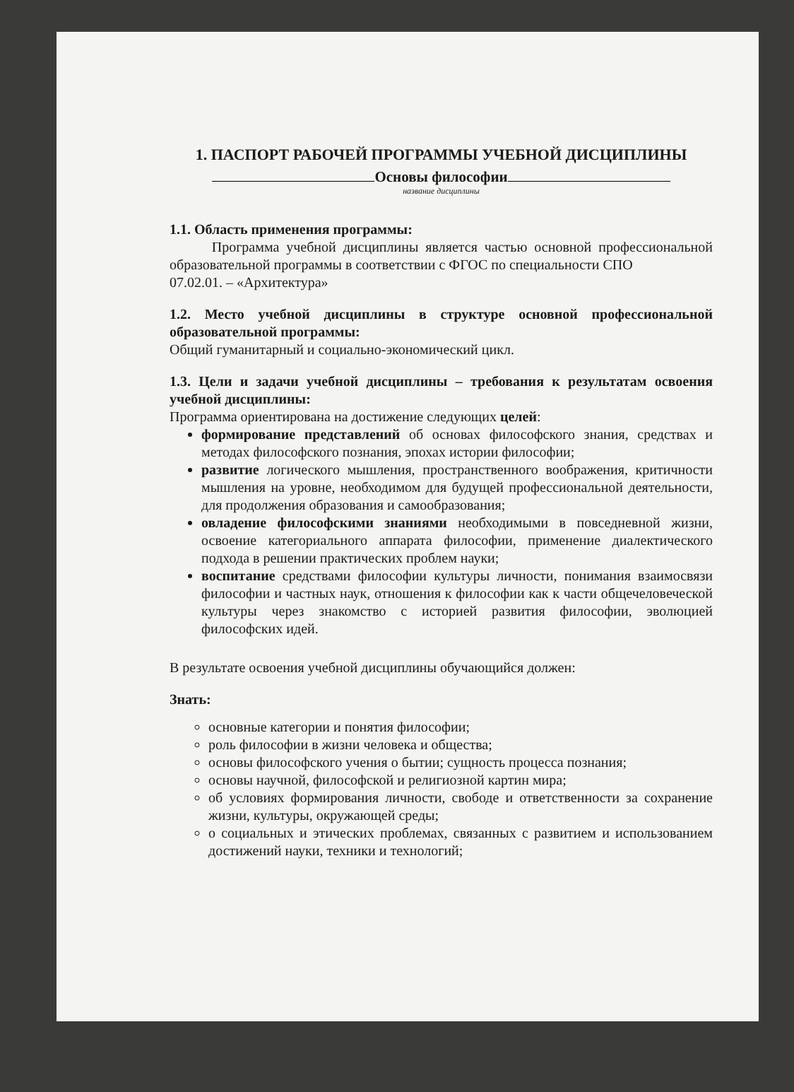1. ПАСПОРТ РАБОЧЕЙ ПРОГРАММЫ УЧЕБНОЙ ДИСЦИПЛИНЫ
Основы философии
название дисциплины
1.1. Область применения программы:
Программа учебной дисциплины является частью основной профессиональной образовательной программы в соответствии с ФГОС по специальности СПО
07.02.01. – «Архитектура»
1.2. Место учебной дисциплины в структуре основной профессиональной образовательной программы:
Общий гуманитарный и социально-экономический цикл.
1.3. Цели и задачи учебной дисциплины – требования к результатам освоения учебной дисциплины:
Программа ориентирована на достижение следующих целей:
формирование представлений об основах философского знания, средствах и методах философского познания, эпохах истории философии;
развитие логического мышления, пространственного воображения, критичности мышления на уровне, необходимом для будущей профессиональной деятельности, для продолжения образования и самообразования;
овладение философскими знаниями необходимыми в повседневной жизни, освоение категориального аппарата философии, применение диалектического подхода в решении практических проблем науки;
воспитание средствами философии культуры личности, понимания взаимосвязи философии и частных наук, отношения к философии как к части общечеловеческой культуры через знакомство с историей развития философии, эволюцией философских идей.
В результате освоения учебной дисциплины обучающийся должен:
Знать:
основные категории и понятия философии;
роль философии в жизни человека и общества;
основы философского учения о бытии; сущность процесса познания;
основы научной, философской и религиозной картин мира;
об условиях формирования личности, свободе и ответственности за сохранение жизни, культуры, окружающей среды;
о социальных и этических проблемах, связанных с развитием и использованием достижений науки, техники и технологий;